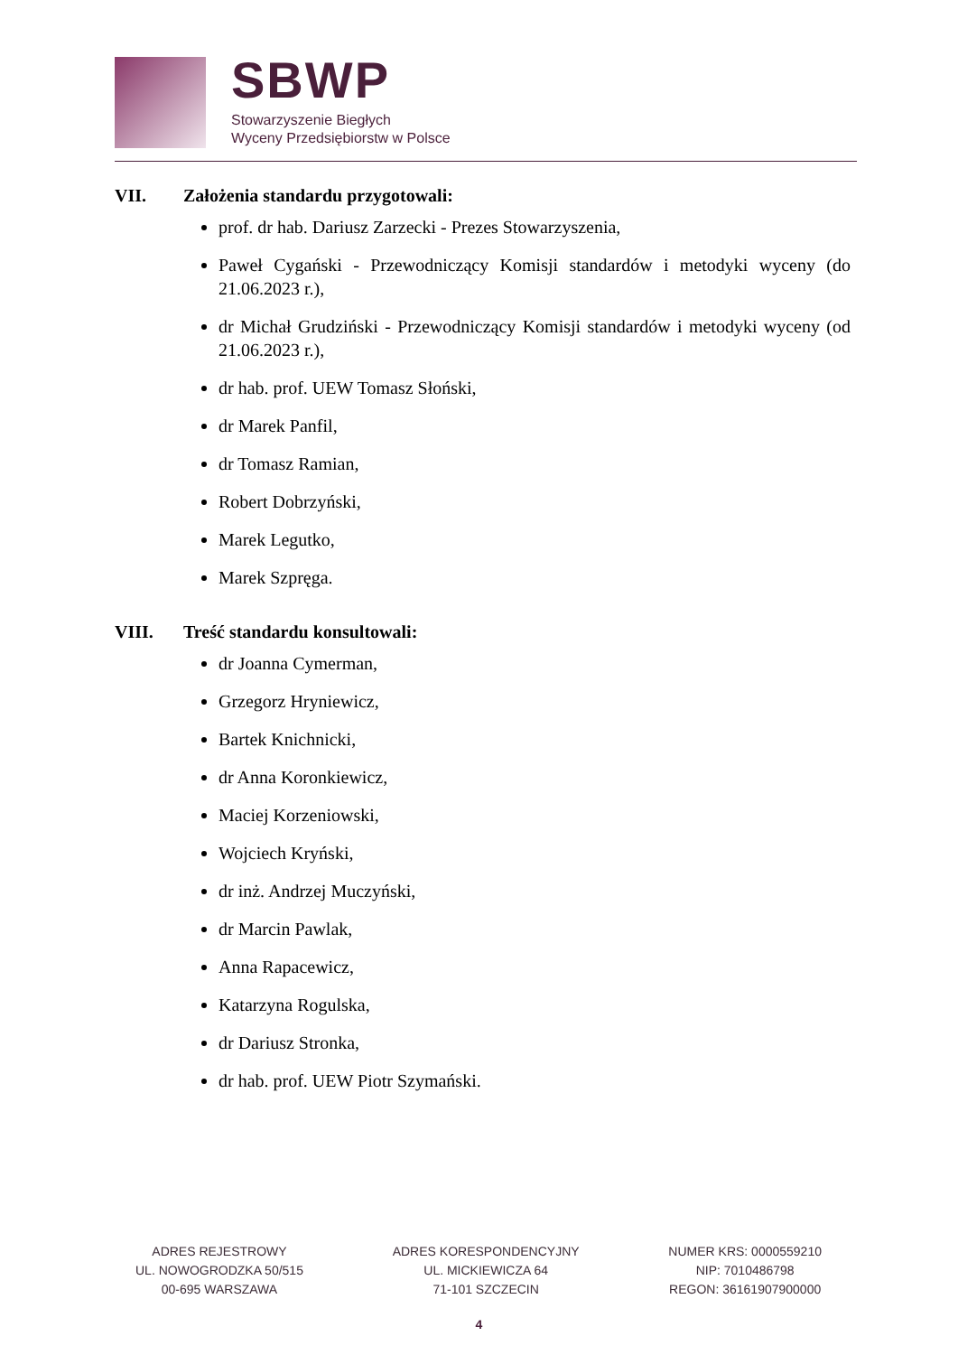SBWP
Stowarzyszenie Biegłych
Wyceny Przedsiębiorstw w Polsce
VII. Założenia standardu przygotowali:
prof. dr hab. Dariusz Zarzecki - Prezes Stowarzyszenia,
Paweł Cygański - Przewodniczący Komisji standardów i metodyki wyceny (do 21.06.2023 r.),
dr Michał Grudziński - Przewodniczący Komisji standardów i metodyki wyceny (od 21.06.2023 r.),
dr hab. prof. UEW Tomasz Słoński,
dr Marek Panfil,
dr Tomasz Ramian,
Robert Dobrzyński,
Marek Legutko,
Marek Szpręga.
VIII. Treść standardu konsultowali:
dr Joanna Cymerman,
Grzegorz Hryniewicz,
Bartek Knichnicki,
dr Anna Koronkiewicz,
Maciej Korzeniowski,
Wojciech Kryński,
dr inż. Andrzej Muczyński,
dr Marcin Pawlak,
Anna Rapacewicz,
Katarzyna Rogulska,
dr Dariusz Stronka,
dr hab. prof. UEW Piotr Szymański.
ADRES REJESTROWY
UL. NOWOGRODZKA 50/515
00-695 WARSZAWA
ADRES KORESPONDENCYJNY
UL. MICKIEWICZA 64
71-101 SZCZECIN
NUMER KRS: 0000559210
NIP: 7010486798
REGON: 36161907900000
4